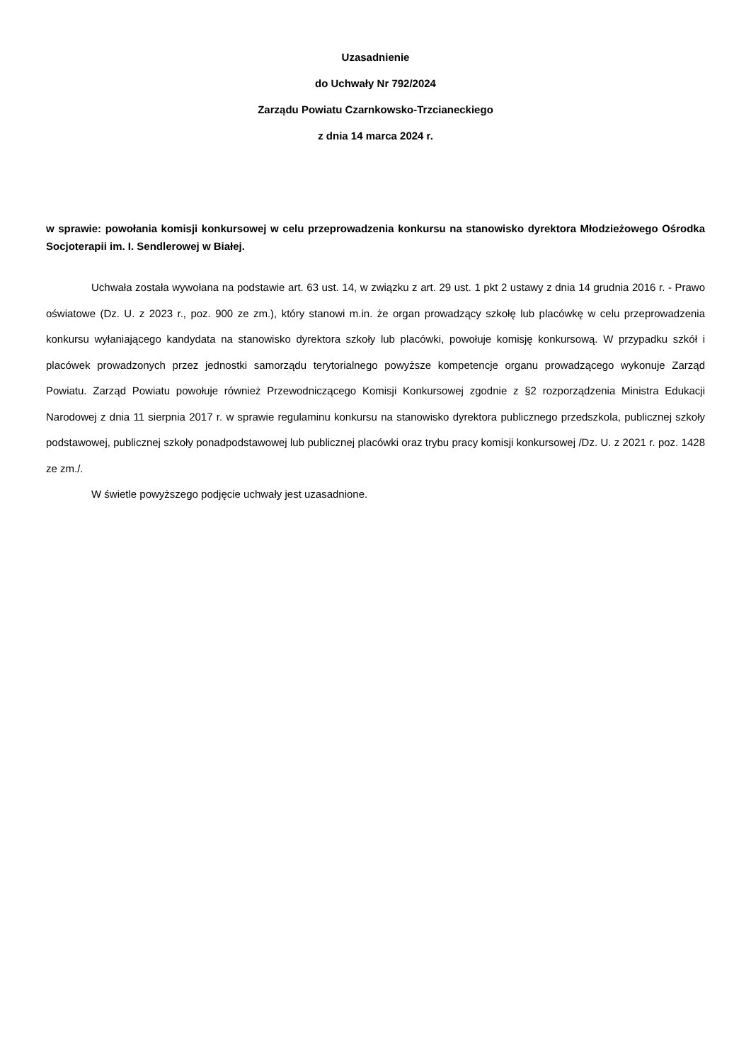Uzasadnienie
do Uchwały Nr 792/2024
Zarządu Powiatu Czarnkowsko-Trzcianeckiego
z dnia 14 marca 2024 r.
w sprawie: powołania komisji konkursowej w celu przeprowadzenia konkursu na stanowisko dyrektora Młodzieżowego Ośrodka Socjoterapii im. I. Sendlerowej w Białej.
Uchwała została wywołana na podstawie art. 63 ust. 14, w związku z art. 29 ust. 1 pkt 2 ustawy z dnia 14 grudnia 2016 r. - Prawo oświatowe (Dz. U. z 2023 r., poz. 900 ze zm.), który stanowi m.in. że organ prowadzący szkołę lub placówkę w celu przeprowadzenia konkursu wyłaniającego kandydata na stanowisko dyrektora szkoły lub placówki, powołuje komisję konkursową. W przypadku szkół i placówek prowadzonych przez jednostki samorządu terytorialnego powyższe kompetencje organu prowadzącego wykonuje Zarząd Powiatu. Zarząd Powiatu powołuje również Przewodniczącego Komisji Konkursowej zgodnie z §2 rozporządzenia Ministra Edukacji Narodowej z dnia 11 sierpnia 2017 r. w sprawie regulaminu konkursu na stanowisko dyrektora publicznego przedszkola, publicznej szkoły podstawowej, publicznej szkoły ponadpodstawowej lub publicznej placówki oraz trybu pracy komisji konkursowej /Dz. U. z 2021 r. poz. 1428 ze zm./.
W świetle powyższego podjęcie uchwały jest uzasadnione.